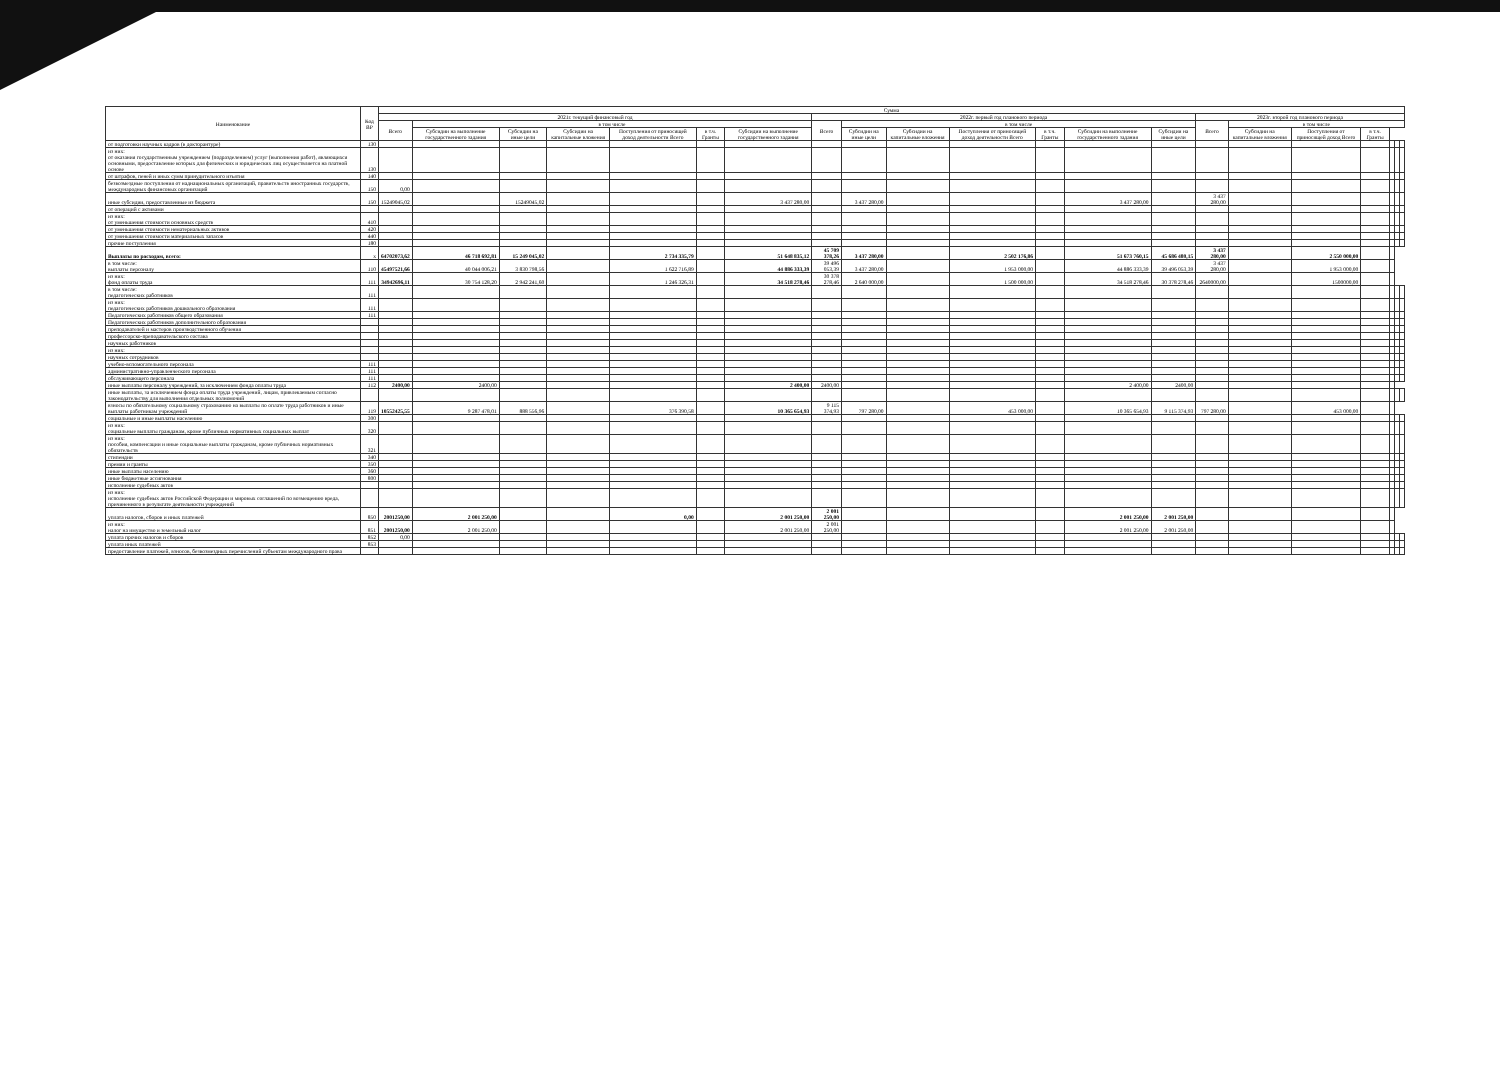| Наименование | Код ВР | Сумма | | | | | | | | | | | | | | | | | | | | |
| --- | --- | --- | --- | --- | --- | --- | --- | --- | --- | --- | --- | --- | --- | --- | --- | --- | --- | --- | --- | --- | --- | --- |
| | | 2021г. текущий финансовый год | | | | | | | 2022г. первый год планового периода | | | | | | | 2023г. второй год планового периода | | | | | | |
| | | Всего | в том числе | | | | | | Всего | в том числе | | | | | | Всего | в том числе | | | | | |
| | | | Субсидии на выполнение государственного задания | Субсидии на иные цели | Субсидии на капитальные вложения | Поступления от приносящей доход деятельности Всего | в т.ч. Гранты | Субсидии на выполнение государственного задания | | Субсидии на иные цели | Субсидии на капитальные вложения | Поступления от приносящей доход деятельности Всего | в т.ч. Гранты | Субсидии на выполнение государственного задания | Субсидии на иные цели | | Субсидии на капитальные вложения | Поступления от приносящей доход Всего | в т.ч. Гранты | | | |
| от подготовки научных кадров (в докторантуре) | 130 | | | | | | | | | | | | | | | | | | | | | |
| из них: от оказания государственным учреждением (подразделением) услуг (выполнения работ), являющихся основными, предоставление которых для физических и юридических лиц осуществляется на платной основе | 130 | | | | | | | | | | | | | | | | | | | | | |
| от штрафов, пеней и иных сумм принудительного изъятия | 140 | | | | | | | | | | | | | | | | | | | | | |
| безвозмездные поступления от наднациональных организаций, правительств иностранных государств, международных финансовых организаций | 150 | 0,00 | | | | | | | | | | | | | | | | | | | | |
| иные субсидии, предоставленные из бюджета | 150 | 15249045,02 | | 15249045,02 | | | | 3 437 280,00 | | 3 437 280,00 | | | | 3 437 280,00 | | 3 437 280,00 | | | | | | |
| от операций с активами | | | | | | | | | | | | | | | | | | | | | | |
| из них: от уменьшения стоимости основных средств | 410 | | | | | | | | | | | | | | | | | | | | | |
| от уменьшения стоимости нематериальных активов | 420 | | | | | | | | | | | | | | | | | | | | | |
| от уменьшения стоимости материальных запасов | 440 | | | | | | | | | | | | | | | | | | | | | |
| прочие поступления | 180 | | | | | | | | | | | | | | | | | | | | | |
| Выплаты по расходам, всего: | x | 64702073,62 | 46 718 692,81 | 15 249 045,02 | | 2 734 335,79 | | 51 648 835,12 | 45 709 378,26 | 3 437 280,00 | | 2 502 176,86 | | 51 673 760,15 | 45 686 480,15 | 3 437 280,00 | | 2 550 000,00 | | | | |
| в том числе: выплаты персоналу | 110 | 45497521,66 | 40 044 006,21 | 3 830 798,56 | | 1 622 716,89 | | 44 886 333,39 | 39 496 053,39 | 3 437 280,00 | | 1 953 000,00 | | 44 886 333,39 | 39 496 053,39 | 3 437 280,00 | | 1 953 000,00 | | | | |
| из них: фонд оплаты труда | 111 | 34942696,11 | 30 754 128,20 | 2 942 241,60 | | 1 246 326,31 | | 34 518 278,46 | 30 378 278,46 | 2 640 000,00 | | 1 500 000,00 | | 34 518 278,46 | 30 378 278,46 | 2640000,00 | | 1500000,00 | | | | |
| в том числе: педагогических работников | 111 | | | | | | | | | | | | | | | | | | | | | |
| из них: педагогических работников дошкольного образования | 111 | | | | | | | | | | | | | | | | | | | | | |
| Педагогических работников общего образования | 111 | | | | | | | | | | | | | | | | | | | | | |
| Педагогических работников дополнительного образования | | | | | | | | | | | | | | | | | | | | | | |
| преподавателей и мастеров производственного обучения | | | | | | | | | | | | | | | | | | | | | | |
| профессорско-преподавательского состава | | | | | | | | | | | | | | | | | | | | | | |
| научных работников | | | | | | | | | | | | | | | | | | | | | | |
| из них: | | | | | | | | | | | | | | | | | | | | | | |
| научных сотрудников | | | | | | | | | | | | | | | | | | | | | | |
| учебно-вспомогательного персонала | 111 | | | | | | | | | | | | | | | | | | | | | |
| административно-управленческого персонала | 111 | | | | | | | | | | | | | | | | | | | | | |
| обслуживающего персонала | 111 | | | | | | | | | | | | | | | | | | | | | |
| иные выплаты персоналу учреждений, за исключением фонда оплаты труда | 112 | 2400,00 | 2400,00 | | | | | 2 400,00 | 2400,00 | | | | | 2 400,00 | 2400,00 | | | | | | | |
| иные выплаты, за исключением фонда оплаты труда учреждений, лицам, привлекаемым согласно законодательству для выполнения отдельных полномочий | | | | | | | | | | | | | | | | | | | | | | |
| взносы по обязательному социальному страхованию на выплаты по оплате труда работников и иные выплаты работникам учреждений | 119 | 10552425,55 | 9 287 478,01 | 888 556,96 | | 376 390,58 | | 10 365 654,93 | 9 115 374,93 | 797 280,00 | | 453 000,00 | | 10 365 654,93 | 9 115 374,93 | 797 280,00 | | 453 000,00 | | | | |
| социальные и иные выплаты населению | 300 | | | | | | | | | | | | | | | | | | | | | |
| из них: социальные выплаты гражданам, кроме публичных нормативных социальных выплат | 320 | | | | | | | | | | | | | | | | | | | | | |
| из них: пособия, компенсации и иные социальные выплаты гражданам, кроме публичных нормативных обязательств | 321 | | | | | | | | | | | | | | | | | | | | | |
| стипендии | 340 | | | | | | | | | | | | | | | | | | | | | |
| премии и гранты | 350 | | | | | | | | | | | | | | | | | | | | | |
| иные выплаты населению | 360 | | | | | | | | | | | | | | | | | | | | | |
| иные бюджетные ассигнования | 800 | | | | | | | | | | | | | | | | | | | | | |
| исполнение судебных актов | | | | | | | | | | | | | | | | | | | | | | |
| из них: исполнение судебных актов Российской Федерации и мировых соглашений по возмещению вреда, причиненного в результате деятельности учреждений | | | | | | | | | | | | | | | | | | | | | | |
| уплата налогов, сборов и иных платежей | 850 | 2001250,00 | 2 001 250,00 | | | 0,00 | | 2 001 250,00 | 2 001 250,00 | | | | | 2 001 250,00 | 2 001 250,00 | | | | | | | |
| из них: налог на имущество и земельный налог | 851 | 2001250,00 | 2 001 250,00 | | | | | 2 001 250,00 | 2 001 250,00 | | | | | 2 001 250,00 | 2 001 250,00 | | | | | | | |
| уплата прочих налогов и сборов | 852 | 0,00 | | | | | | | | | | | | | | | | | | | | |
| уплата иных платежей | 853 | | | | | | | | | | | | | | | | | | | | | |
| предоставление платежей, взносов, безвозмездных перечислений субъектам международного права | | | | | | | | | | | | | | | | | | | | | | |